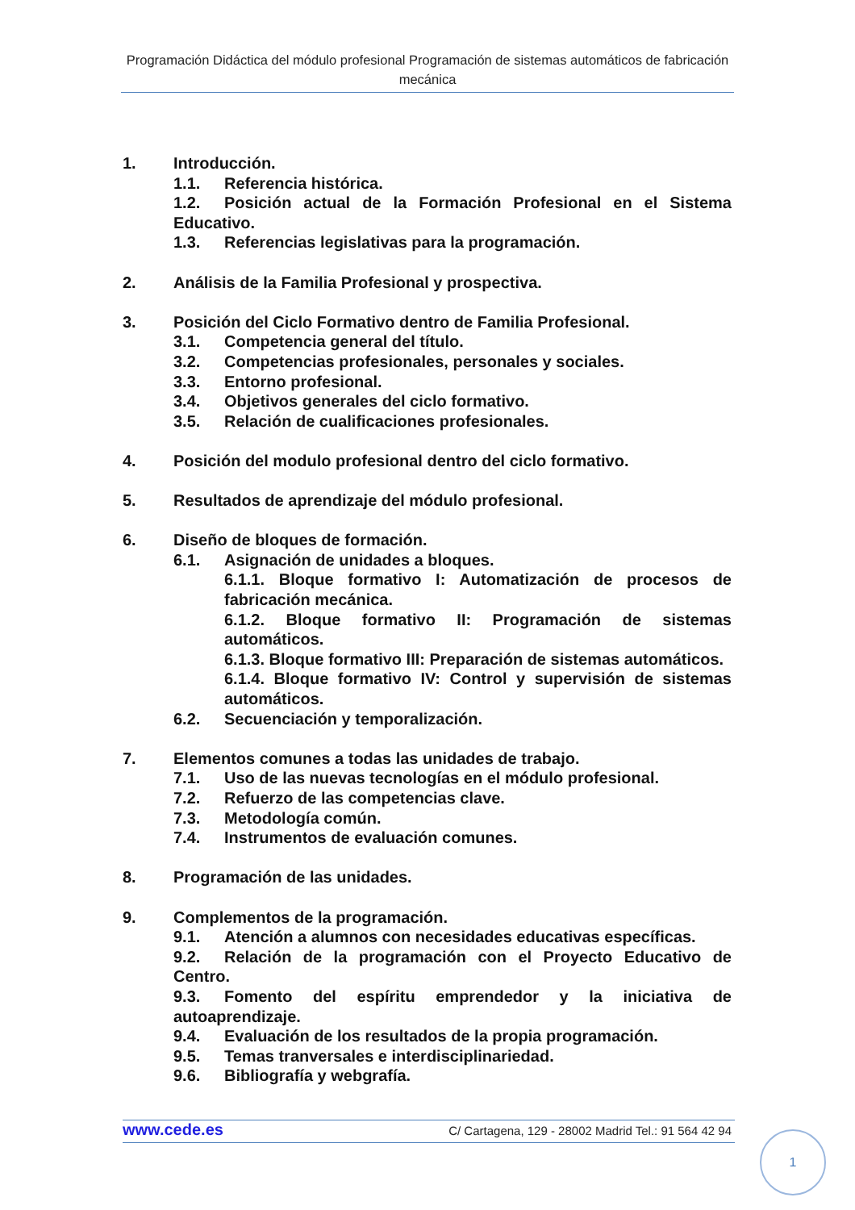Programación Didáctica del módulo profesional Programación de sistemas automáticos de fabricación mecánica
1. Introducción.
1.1. Referencia histórica.
1.2. Posición actual de la Formación Profesional en el Sistema Educativo.
1.3. Referencias legislativas para la programación.
2. Análisis de la Familia Profesional y prospectiva.
3. Posición del Ciclo Formativo dentro de Familia Profesional.
3.1. Competencia general del título.
3.2. Competencias profesionales, personales y sociales.
3.3. Entorno profesional.
3.4. Objetivos generales del ciclo formativo.
3.5. Relación de cualificaciones profesionales.
4. Posición del modulo profesional dentro del ciclo formativo.
5. Resultados de aprendizaje del módulo profesional.
6. Diseño de bloques de formación.
6.1. Asignación de unidades a bloques.
6.1.1. Bloque formativo I: Automatización de procesos de fabricación mecánica.
6.1.2. Bloque formativo II: Programación de sistemas automáticos.
6.1.3. Bloque formativo III: Preparación de sistemas automáticos.
6.1.4. Bloque formativo IV: Control y supervisión de sistemas automáticos.
6.2. Secuenciación y temporalización.
7. Elementos comunes a todas las unidades de trabajo.
7.1. Uso de las nuevas tecnologías en el módulo profesional.
7.2. Refuerzo de las competencias clave.
7.3. Metodología común.
7.4. Instrumentos de evaluación comunes.
8. Programación de las unidades.
9. Complementos de la programación.
9.1. Atención a alumnos con necesidades educativas específicas.
9.2. Relación de la programación con el Proyecto Educativo de Centro.
9.3. Fomento del espíritu emprendedor y la iniciativa de autoaprendizaje.
9.4. Evaluación de los resultados de la propia programación.
9.5. Temas tranversales e interdisciplinariedad.
9.6. Bibliografía y webgrafía.
www.cede.es C/ Cartagena, 129 - 28002 Madrid Tel.: 91 564 42 94
1